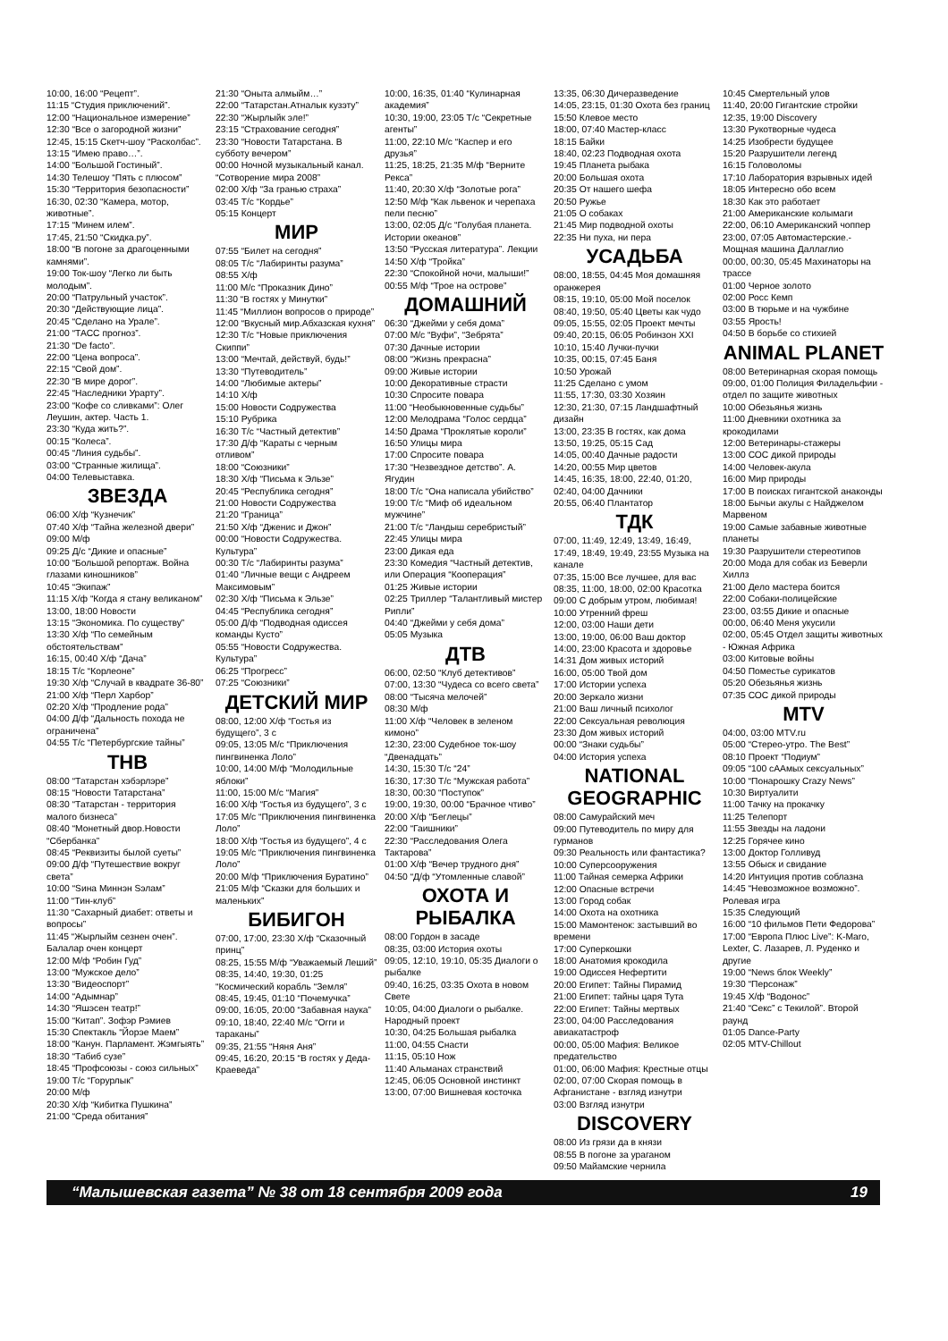10:00, 16:00 “Рецепт”.
11:15 “Студия приключений”.
12:00 “Национальное измерение”
12:30 “Все о загородной жизни”
12:45, 15:15 Скетч-шоу “Расколбас”.
13:15 “Имею право…”.
14:00 “Большой Гостиный”.
14:30 Телешоу “Пять с плюсом”
15:30 “Территория безопасности”
16:30, 02:30 “Камера, мотор, животные”.
17:15 “Минем илем”.
17:45, 21:50 “Скидка.ру”.
18:00 “В погоне за драгоценными камнями”.
19:00 Ток-шоу “Легко ли быть молодым”.
20:00 “Патрульный участок”.
20:30 “Действующие лица”.
20:45 “Сделано на Урале”.
21:00 “ТАСС прогноз”.
21:30 “De facto”.
22:00 “Цена вопроса”.
22:15 “Свой дом”.
22:30 “В мире дорог”.
22:45 “Наследники Урарту”.
23:00 “Кофе со сливками”: Олег Леушин, актер. Часть 1.
23:30 “Куда жить?”.
00:15 “Колеса”.
00:45 “Линия судьбы”.
03:00 “Странные жилища”.
04:00 Телевыставка.
ЗВЕЗДА
06:00 Х/ф “Кузнечик”
07:40 Х/ф “Тайна железной двери”
09:00 М/ф
09:25 Д/с “Дикие и опасные”
10:00 “Большой репортаж. Война глазами киношников”
10:45 “Экипаж”
11:15 Х/ф “Когда я стану великаном”
13:00, 18:00 Новости
13:15 “Экономика. По существу”
13:30 Х/ф “По семейным обстоятельствам”
16:15, 00:40 Х/ф “Дача”
18:15 Т/с “Корлеоне”
19:30 Х/ф “Случай в квадрате 36-80”
21:00 Х/ф “Перл Харбор”
02:20 Х/ф “Продление рода”
04:00 Д/ф “Дальность похода не ограничена”
04:55 Т/с “Петербургские тайны”
ТНВ
08:00 “Татарстан хэбэрлэре”
08:15 “Новости Татарстана”
08:30 “Татарстан - территория малого бизнеса”
08:40 “Монетный двор.Новости “Сбербанка”
08:45 “Реквизиты былой суеты”
09:00 Д/ф “Путешествие вокруг света”
10:00 “Sина Миннэн Sэлам”
11:00 “Тин-клуб”
11:30 “Сахарный диабет: ответы и вопросы”
11:45 “Жырлыйм сезнен очен”. Балалар очен концерт
12:00 М/ф “Робин Гуд”
13:00 “Мужское дело”
13:30 “Видеоспорт”
14:00 “Адымнар”
14:30 “Яшэсен театр!”
15:00 “Китап”. Зофэр Рэмиев
15:30 Спектакль “Йорэе Маем”
18:00 “Канун. Парламент. Жэмгыять”
18:30 “Табиб сузе”
18:45 “Профсоюзы - союз сильных”
19:00 Т/с “Горурлык”
20:00 М/ф
20:30 Х/ф “Кибитка Пушкина”
21:00 “Среда обитания”
21:30 “Оныта алмыйм…”
22:00 “Татарстан.Атналык кузэту”
22:30 “Жырлыйк эле!”
23:15 “Страхование сегодня”
23:30 “Новости Татарстана. В субботу вечером”
00:00 Ночной музыкальный канал. “Сотворение мира 2008”
02:00 Х/ф “За гранью страха”
03:45 Т/с “Кордье”
05:15 Концерт
МИР
07:55 “Билет на сегодня”
08:05 Т/с “Лабиринты разума”
08:55 Х/ф
11:00 М/с “Проказник Дино”
11:30 “В гостях у Минутки”
11:45 “Миллион вопросов о природе”
12:00 “Вкусный мир.Абхазская кухня”
12:30 Т/с “Новые приключения Скиппи”
13:00 “Мечтай, действуй, будь!”
13:30 “Путеводитель”
14:00 “Любимые актеры”
14:10 Х/ф
15:00 Новости Содружества
15:10 Рубрика
16:30 Т/с “Частный детектив”
17:30 Д/ф “Караты с черным отливом”
18:00 “Союзники”
18:30 Х/ф “Письма к Эльзе”
20:45 “Республика сегодня”
21:00 Новости Содружества
21:20 “Граница”
21:50 Х/ф “Дженис и Джон”
00:00 “Новости Содружества. Культура”
00:30 Т/с “Лабиринты разума”
01:40 “Личные вещи с Андреем Максимовым”
02:30 Х/ф “Письма к Эльзе”
04:45 “Республика сегодня”
05:00 Д/ф “Подводная одиссея команды Кусто”
05:55 “Новости Содружества. Культура”
06:25 “Прогресс”
07:25 “Союзники”
ДЕТСКИЙ МИР
08:00, 12:00 Х/ф “Гостья из будущего”, 3 с
09:05, 13:05 М/с “Приключения пингвиненка Лоло”
10:00, 14:00 М/ф “Молодильные яблоки”
11:00, 15:00 М/с “Магия”
16:00 Х/ф “Гостья из будущего”, 3 с
17:05 М/с “Приключения пингвиненка Лоло”
18:00 Х/ф “Гостья из будущего”, 4 с
19:05 М/с “Приключения пингвиненка Лоло”
20:00 М/ф “Приключения Буратино”
21:05 М/ф “Сказки для больших и маленьких”
БИБИГОН
07:00, 17:00, 23:30 Х/ф “Сказочный принц”
08:25, 15:55 М/ф “Уважаемый Леший”
08:35, 14:40, 19:30, 01:25 “Космический корабль “Земля”
08:45, 19:45, 01:10 “Почемучка”
09:00, 16:05, 20:00 “Забавная наука”
09:10, 18:40, 22:40 М/с “Огги и тараканы”
09:35, 21:55 “Няня Аня”
09:45, 16:20, 20:15 “В гостях у Деда-Краеведа”
10:00, 16:35, 01:40 “Кулинарная академия”
10:30, 19:00, 23:05 Т/с “Секретные агенты”
11:00, 22:10 М/с “Каспер и его друзья”
11:25, 18:25, 21:35 М/ф “Верните Рекса”
11:40, 20:30 Х/ф “Золотые рога”
12:50 М/ф “Как львенок и черепаха пели песню”
13:00, 02:05 Д/с “Голубая планета. Истории океанов”
13:50 “Русская литература”. Лекции
14:50 Х/ф “Тройка”
22:30 “Спокойной ночи, малыши!”
00:55 М/ф “Трое на острове”
ДОМАШНИЙ
06:30 “Джейми у себя дома”
07:00 М/с “Вуфи”, “Зебрята”
07:30 Дачные истории
08:00 “Жизнь прекрасна”
09:00 Живые истории
10:00 Декоративные страсти
10:30 Спросите повара
11:00 “Необыкновенные судьбы”
12:00 Мелодрама “Голос сердца”
14:50 Драма “Проклятые короли”
16:50 Улицы мира
17:00 Спросите повара
17:30 “Незвездное детство”. А. Ягудин
18:00 Т/с “Она написала убийство”
19:00 Т/с “Миф об идеальном мужчине”
21:00 Т/с “Ландыш серебристый”
22:45 Улицы мира
23:00 Дикая еда
23:30 Комедия “Частный детектив, или Операция “Кооперация”
01:25 Живые истории
02:25 Триллер “Талантливый мистер Рипли”
04:40 “Джейми у себя дома”
05:05 Музыка
ДТВ
06:00, 02:50 “Клуб детективов”
07:00, 13:30 “Чудеса со всего света”
08:00 “Тысяча мелочей”
08:30 М/ф
11:00 Х/ф “Человек в зеленом кимоно”
12:30, 23:00 Судебное ток-шоу “Двенадцать”
14:30, 15:30 Т/с “24”
16:30, 17:30 Т/с “Мужская работа”
18:30, 00:30 “Поступок”
19:00, 19:30, 00:00 “Брачное чтиво”
20:00 Х/ф “Беглецы”
22:00 “Гаишники”
22:30 “Расследования Олега Тактарова”
01:00 Х/ф “Вечер трудного дня”
04:50 “Д/ф “Утомленные славой”
ОХОТА И РЫБАЛКА
08:00 Гордон в засаде
08:35, 03:00 История охоты
09:05, 12:10, 19:10, 05:35 Диалоги о рыбалке
09:40, 16:25, 03:35 Охота в новом Свете
10:05, 04:00 Диалоги о рыбалке. Народный проект
10:30, 04:25 Большая рыбалка
11:00, 04:55 Снасти
11:15, 05:10 Нож
11:40 Альманах странствий
12:45, 06:05 Основной инстинкт
13:00, 07:00 Вишневая косточка
13:35, 06:30 Дичеразведение
14:05, 23:15, 01:30 Охота без границ
15:50 Клевое место
18:00, 07:40 Мастер-класс
18:15 Байки
18:40, 02:23 Подводная охота
19:45 Планета рыбака
20:00 Большая охота
20:35 От нашего шефа
20:50 Ружье
21:05 О собаках
21:45 Мир подводной охоты
22:35 Ни пуха, ни пера
УСАДЬБА
08:00, 18:55, 04:45 Моя домашняя оранжерея
08:15, 19:10, 05:00 Мой поселок
08:40, 19:50, 05:40 Цветы как чудо
09:05, 15:55, 02:05 Проект мечты
09:40, 20:15, 06:05 Робинзон XXI
10:10, 15:40 Лучки-пучки
10:35, 00:15, 07:45 Баня
10:50 Урожай
11:25 Сделано с умом
11:55, 17:30, 03:30 Хозяин
12:30, 21:30, 07:15 Ландшафтный дизайн
13:00, 23:35 В гостях, как дома
13:50, 19:25, 05:15 Сад
14:05, 00:40 Дачные радости
14:20, 00:55 Мир цветов
14:45, 16:35, 18:00, 22:40, 01:20, 02:40, 04:00 Дачники
20:55, 06:40 Плантатор
ТДК
07:00, 11:49, 12:49, 13:49, 16:49, 17:49, 18:49, 19:49, 23:55 Музыка на канале
07:35, 15:00 Все лучшее, для вас
08:35, 11:00, 18:00, 02:00 Красотка
09:00 С добрым утром, любимая!
10:00 Утренний фреш
12:00, 03:00 Наши дети
13:00, 19:00, 06:00 Ваш доктор
14:00, 23:00 Красота и здоровье
14:31 Дом живых историй
16:00, 05:00 Твой дом
17:00 Истории успеха
20:00 Зеркало жизни
21:00 Ваш личный психолог
22:00 Сексуальная революция
23:30 Дом живых историй
00:00 “Знаки судьбы”
04:00 История успеха
NATIONAL GEOGRAPHIC
08:00 Самурайский меч
09:00 Путеводитель по миру для гурманов
09:30 Реальность или фантастика?
10:00 Суперсооружения
11:00 Тайная семерка Африки
12:00 Опасные встречи
13:00 Город собак
14:00 Охота на охотника
15:00 Мамонтенок: застывший во времени
17:00 Суперкошки
18:00 Анатомия крокодила
19:00 Одиссея Нефертити
20:00 Египет: Тайны Пирамид
21:00 Египет: тайны царя Тута
22:00 Египет: Тайны мертвых
23:00, 04:00 Расследования авиакатастроф
00:00, 05:00 Мафия: Великое предательство
01:00, 06:00 Мафия: Крестные отцы
02:00, 07:00 Скорая помощь в Афганистане - взгляд изнутри
03:00 Взгляд изнутри
DISCOVERY
08:00 Из грязи да в князи
08:55 В погоне за ураганом
09:50 Майамские чернила
10:45 Смертельный улов
11:40, 20:00 Гигантские стройки
12:35, 19:00 Discovery
13:30 Рукотворные чудеса
14:25 Изобрести будущее
15:20 Разрушители легенд
16:15 Головоломы
17:10 Лаборатория взрывных идей
18:05 Интересно обо всем
18:30 Как это работает
21:00 Американские колымаги
22:00, 06:10 Американский чоппер
23:00, 07:05 Автомастерские.- Мощная машина Даллаглио
00:00, 00:30, 05:45 Махинаторы на трассе
01:00 Черное золото
02:00 Росс Кемп
03:00 В тюрьме и на чужбине
03:55 Ярость!
04:50 В борьбе со стихией
ANIMAL PLANET
08:00 Ветеринарная скорая помощь
09:00, 01:00 Полиция Филадельфии - отдел по защите животных
10:00 Обезьянья жизнь
11:00 Дневники охотника за крокодилами
12:00 Ветеринары-стажеры
13:00 СОС дикой природы
14:00 Человек-акула
16:00 Мир природы
17:00 В поисках гигантской анаконды
18:00 Бычьи акулы с Найджелом Марвеном
19:00 Самые забавные животные планеты
19:30 Разрушители стереотипов
20:00 Мода для собак из Беверли Хиллз
21:00 Дело мастера боится
22:00 Собаки-полицейские
23:00, 03:55 Дикие и опасные
00:00, 06:40 Меня укусили
02:00, 05:45 Отдел защиты животных - Южная Африка
03:00 Китовые войны
04:50 Поместье сурикатов
05:20 Обезьянья жизнь
07:35 СОС дикой природы
MTV
04:00, 03:00 MTV.ru
05:00 “Стерео-утро. The Best”
08:10 Проект “Подиум”
09:05 “100 сААмых сексуальных”
10:00 “Понарошку Crazy News”
10:30 Виртуалити
11:00 Тачку на прокачку
11:25 Телепорт
11:55 Звезды на ладони
12:25 Горячее кино
13:00 Доктор Голливуд
13:55 Обыск и свидание
14:20 Интуиция против соблазна
14:45 “Невозможное возможно”. Ролевая игра
15:35 Следующий
16:00 “10 фильмов Пети Федорова”
17:00 “Европа Плюс Live”: K-Maro, Lexter, С. Лазарев, Л. Руденко и другие
19:00 “News блок Weekly”
19:30 “Персонаж”
19:45 Х/ф “Водонос”
21:40 “Секс” с Текилой”. Второй раунд
01:05 Dance-Party
02:05 MTV-Chillout
“Малышевская газета” № 38 от 18 сентября 2009 года 19